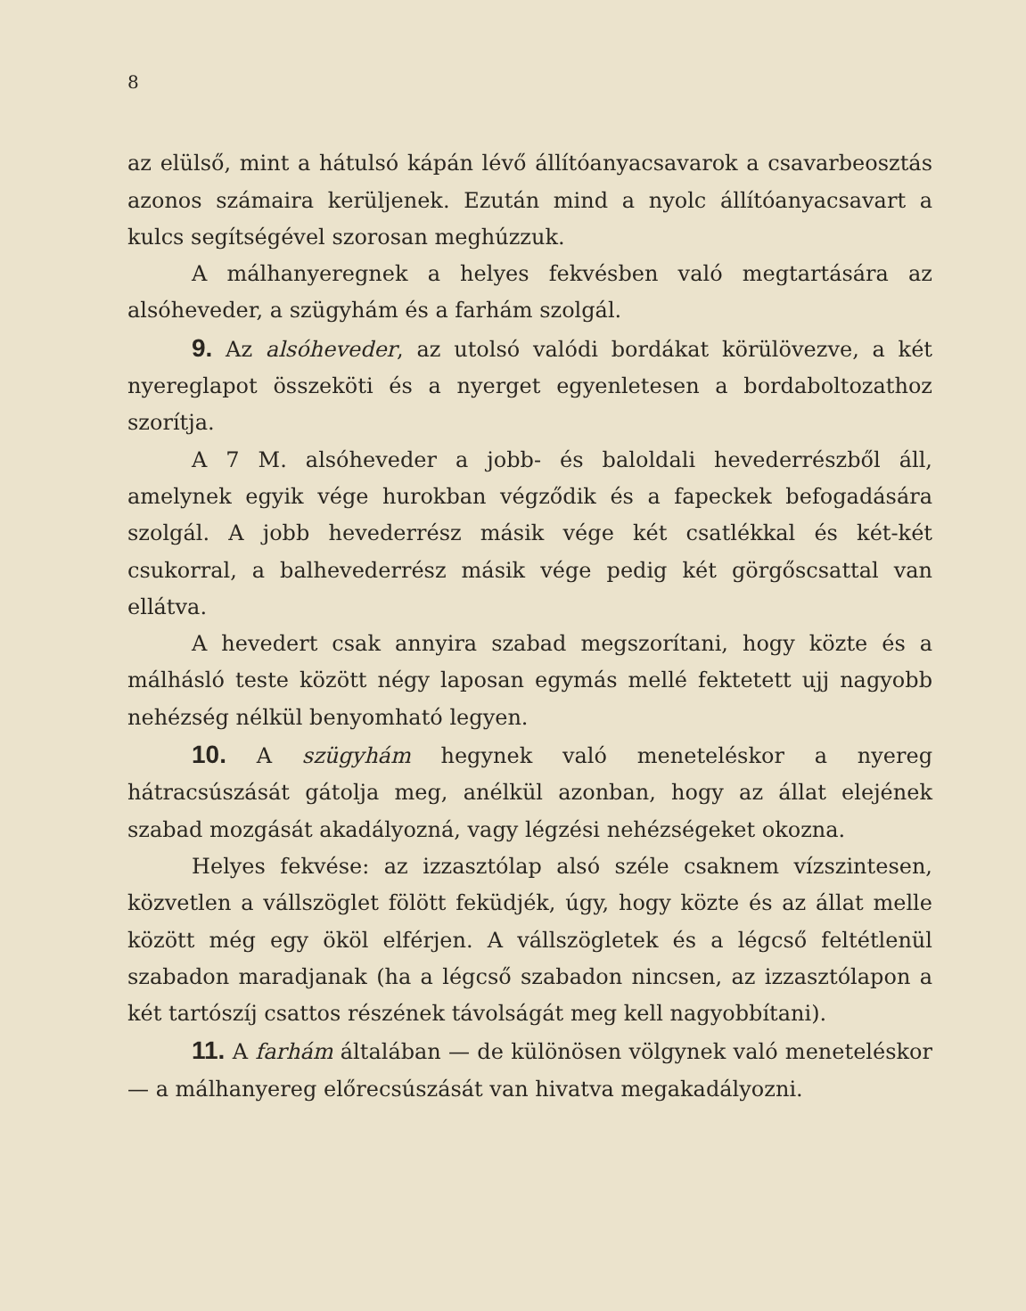8
az elülső, mint a hátulsó kápán lévő állítóanyacsavarok a csavarbeosztás azonos számaira kerüljenek. Ezután mind a nyolc állítóanyacsavart a kulcs segítségével szorosan meghúzzuk.
A málhanyeregnek a helyes fekvésben való megtartására az alsóheveder, a szügyhám és a farhám szolgál.
9. Az alsóheveder, az utolsó valódi bordákat körülövezve, a két nyereglapot összeköti és a nyerget egyenletesen a bordaboltozathoz szorítja.
A 7 M. alsóheveder a jobb- és baloldali hevederrészből áll, amelynek egyik vége hurokban végződik és a fapeckek befogadására szolgál. A jobb hevederrész másik vége két csatlékkal és két-két csukorral, a balhevederrész másik vége pedig két görgőscsattal van ellátva.
A hevedert csak annyira szabad megszorítani, hogy közte és a málhásló teste között négy laposan egymás mellé fektetett ujj nagyobb nehézség nélkül benyomható legyen.
10. A szügyhám hegynek való meneteléskor a nyereg hátracsúszását gátolja meg, anélkül azonban, hogy az állat elejének szabad mozgását akadályozná, vagy légzési nehézségeket okozna.
Helyes fekvése: az izzasztólap alsó széle csaknem vízszintesen, közvetlen a vállszöglet fölött feküdjék, úgy, hogy közte és az állat melle között még egy ököl elférjen. A vállszögletek és a légcső feltétlenül szabadon maradjanak (ha a légcső szabadon nincsen, az izzasztólapon a két tartószíj csattos részének távolságát meg kell nagyobbítani).
11. A farhám általában — de különösen völgynek való meneteléskor — a málhanyereg előrecsúszását van hivatva megakadályozni.